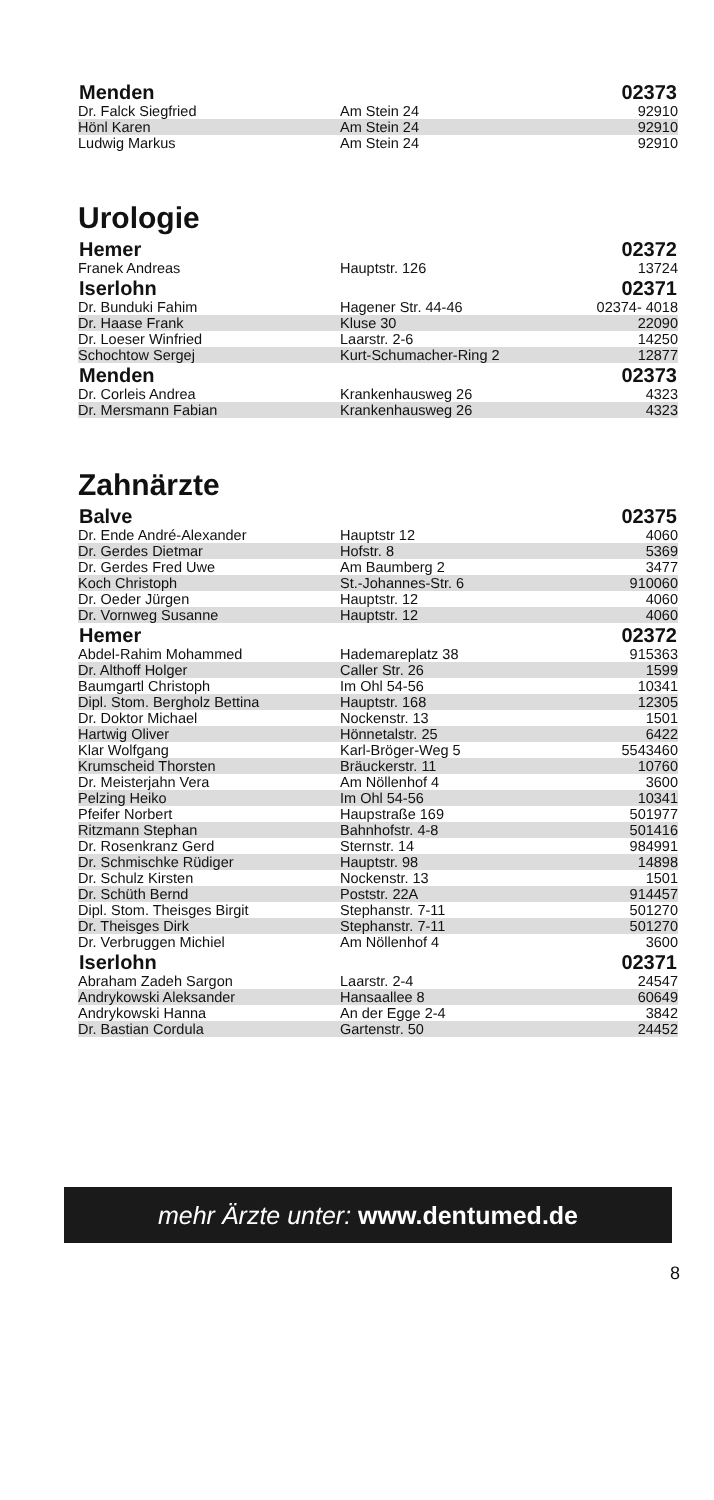| Menden | | 02373 |
| --- | --- | --- |
| Dr. Falck Siegfried | Am Stein 24 | 92910 |
| Hönl Karen | Am Stein 24 | 92910 |
| Ludwig Markus | Am Stein 24 | 92910 |
Urologie
| Hemer | | 02372 |
| --- | --- | --- |
| Franek Andreas | Hauptstr. 126 | 13724 |
| Iserlohn | | 02371 |
| Dr. Bunduki Fahim | Hagener Str. 44-46 | 02374- 4018 |
| Dr. Haase Frank | Kluse 30 | 22090 |
| Dr. Loeser Winfried | Laarstr. 2-6 | 14250 |
| Schochtow Sergej | Kurt-Schumacher-Ring 2 | 12877 |
| Menden | | 02373 |
| Dr. Corleis Andrea | Krankenhausweg 26 | 4323 |
| Dr. Mersmann Fabian | Krankenhausweg 26 | 4323 |
Zahnärzte
| Balve | | 02375 |
| --- | --- | --- |
| Dr. Ende André-Alexander | Hauptstr 12 | 4060 |
| Dr. Gerdes Dietmar | Hofstr. 8 | 5369 |
| Dr. Gerdes Fred Uwe | Am Baumberg 2 | 3477 |
| Koch Christoph | St.-Johannes-Str. 6 | 910060 |
| Dr. Oeder Jürgen | Hauptstr. 12 | 4060 |
| Dr. Vornweg Susanne | Hauptstr. 12 | 4060 |
| Hemer | | 02372 |
| Abdel-Rahim Mohammed | Hademareplatz 38 | 915363 |
| Dr. Althoff Holger | Caller Str. 26 | 1599 |
| Baumgartl Christoph | Im Ohl 54-56 | 10341 |
| Dipl. Stom. Bergholz Bettina | Hauptstr. 168 | 12305 |
| Dr. Doktor Michael | Nockenstr. 13 | 1501 |
| Hartwig Oliver | Hönnetalstr. 25 | 6422 |
| Klar Wolfgang | Karl-Bröger-Weg 5 | 5543460 |
| Krumscheid Thorsten | Bräuckerstr. 11 | 10760 |
| Dr. Meisterjahn Vera | Am Nöllenhof 4 | 3600 |
| Pelzing Heiko | Im Ohl 54-56 | 10341 |
| Pfeifer Norbert | Haupstraße 169 | 501977 |
| Ritzmann Stephan | Bahnhofstr. 4-8 | 501416 |
| Dr. Rosenkranz Gerd | Sternstr. 14 | 984991 |
| Dr. Schmischke Rüdiger | Hauptstr. 98 | 14898 |
| Dr. Schulz Kirsten | Nockenstr. 13 | 1501 |
| Dr. Schüth Bernd | Poststr. 22A | 914457 |
| Dipl. Stom. Theisges Birgit | Stephanstr. 7-11 | 501270 |
| Dr. Theisges Dirk | Stephanstr. 7-11 | 501270 |
| Dr. Verbruggen Michiel | Am Nöllenhof 4 | 3600 |
| Iserlohn | | 02371 |
| Abraham Zadeh Sargon | Laarstr. 2-4 | 24547 |
| Andrykowski Aleksander | Hansaallee 8 | 60649 |
| Andrykowski Hanna | An der Egge 2-4 | 3842 |
| Dr. Bastian Cordula | Gartenstr. 50 | 24452 |
mehr Ärzte unter: www.dentumed.de
8